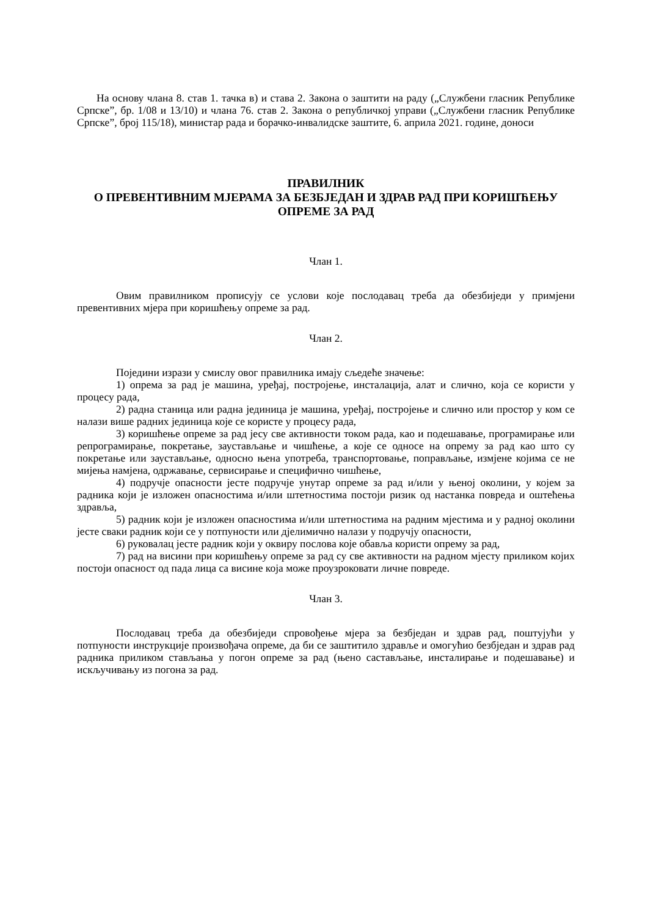На основу члана 8. став 1. тачка в) и става 2. Закона о заштити на раду („Службени гласник Републике Српске”, бр. 1/08 и 13/10) и члана 76. став 2. Закона о републичкој управи („Службени гласник Републике Српске”, број 115/18), министар рада и борачко-инвалидске заштите, 6. априла 2021. године, доноси
ПРАВИЛНИК
О ПРЕВЕНТИВНИМ МЈЕРАМА ЗА БЕЗБЈЕДАН И ЗДРАВ РАД ПРИ КОРИШЋЕЊУ ОПРЕМЕ ЗА РАД
Члан 1.
Овим правилником прописују се услови које послодавац треба да обезбиједи у примјени превентивних мјера при коришћењу опреме за рад.
Члан 2.
Поједини изрази у смислу овог правилника имају сљедеће значење:
1) опрема за рад је машина, уређај, постројење, инсталација, алат и слично, која се користи у процесу рада,
2) радна станица или радна јединица је машина, уређај, постројење и слично или простор у ком се налази више радних јединица које се користе у процесу рада,
3) коришћење опреме за рад јесу све активности током рада, као и подешавање, програмирање или репрограмирање, покретање, заустављање и чишћење, а које се односе на опрему за рад као што су покретање или заустављање, односно њена употреба, транспортовање, поправљање, измјене којима се не мијења намјена, одржавање, сервисирање и специфично чишћење,
4) подручје опасности јесте подручје унутар опреме за рад и/или у њеној околини, у којем за радника који је изложен опасностима и/или штетностима постоји ризик од настанка повреда и оштећења здравља,
5) радник који је изложен опасностима и/или штетностима на радним мјестима и у радној околини јесте сваки радник који се у потпуности или дјелимично налази у подручју опасности,
6) руковалац јесте радник који у оквиру послова које обавља користи опрему за рад,
7) рад на висини при коришћењу опреме за рад су све активности на радном мјесту приликом којих постоји опасност од пада лица са висине која може проузроковати личне повреде.
Члан 3.
Послодавац треба да обезбиједи спровођење мјера за безбједан и здрав рад, поштујући у потпуности инструкције произвођача опреме, да би се заштитило здравље и омогућио безбједан и здрав рад радника приликом стављања у погон опреме за рад (њено састављање, инсталирање и подешавање) и искључивању из погона за рад.